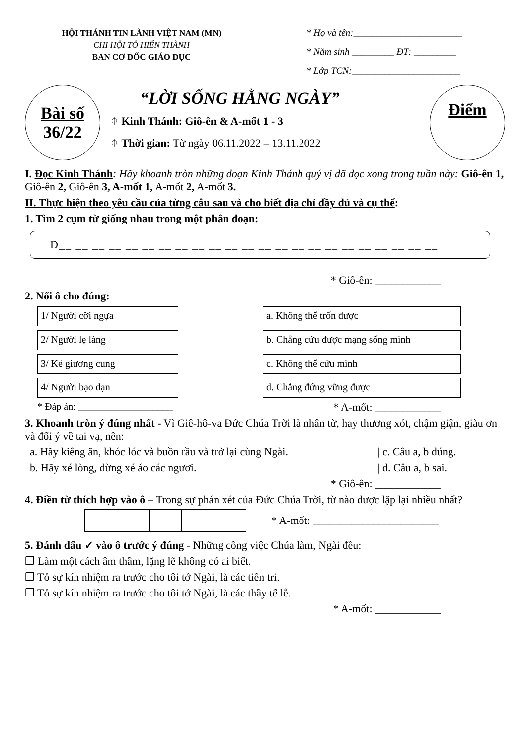HỘI THÁNH TIN LÀNH VIỆT NAM (MN)
CHI HỘI TÔ HIẾN THÀNH
BAN CƠ ĐỐC GIÁO DỤC
* Họ và tên:_______________________
* Năm sinh _________ ĐT: _________
* Lớp TCN:_______________________
Bài số
36/22
“LỜI SỐNG HẰNG NGÀY”
⌖ Kinh Thánh: Giô-ên & A-mốt 1 - 3
⌖ Thời gian: Từ ngày 06.11.2022 – 13.11.2022
Điểm
I. Đọc Kinh Thánh: Hãy khoanh tròn những đoạn Kinh Thánh quý vị đã đọc xong trong tuần này: Giô-ên 1, Giô-ên 2, Giô-ên 3, A-mốt 1, A-mốt 2, A-mốt 3.
II. Thực hiện theo yêu cầu của từng câu sau và cho biết địa chỉ đầy đủ và cụ thể:
1. Tìm 2 cụm từ giống nhau trong một phân đoạn:
D__ __ __ __ __ __ __ __ __ __ __ __ __ __ __ __ __ __ __ __ __ __ __
* Giô-ên: ____________
2. Nối ô cho đúng:
1/ Người cỡi ngựa a. Không thể trốn được
2/ Người lẹ làng b. Chẳng cứu được mạng sống mình
3/ Kẻ giương cung c. Không thể cứu mình
4/ Người bạo dạn d. Chẳng đứng vững được
* Đáp án: ___________________ * A-mốt: ____________
3. Khoanh tròn ý đúng nhất - Vì Giê-hô-va Đức Chúa Trời là nhân từ, hay thương xót, chậm giận, giàu ơn và đổi ý về tai vạ, nên:
a. Hãy kiêng ăn, khóc lóc và buồn rầu và trở lại cùng Ngài. | c. Câu a, b đúng.
b. Hãy xé lòng, đừng xé áo các ngươi. | d. Câu a, b sai.
* Giô-ên: ____________
4. Điền từ thích hợp vào ô – Trong sự phán xét của Đức Chúa Trời, từ nào được lặp lại nhiều nhất?
* A-mốt: _______________________
5. Đánh dấu ✓ vào ô trước ý đúng - Những công việc Chúa làm, Ngài đều:
❒ Làm một cách âm thầm, lặng lẽ không có ai biết.
❒ Tỏ sự kín nhiệm ra trước cho tôi tớ Ngài, là các tiên tri.
❒ Tỏ sự kín nhiệm ra trước cho tôi tớ Ngài, là các thầy tế lễ.
* A-mốt: ____________